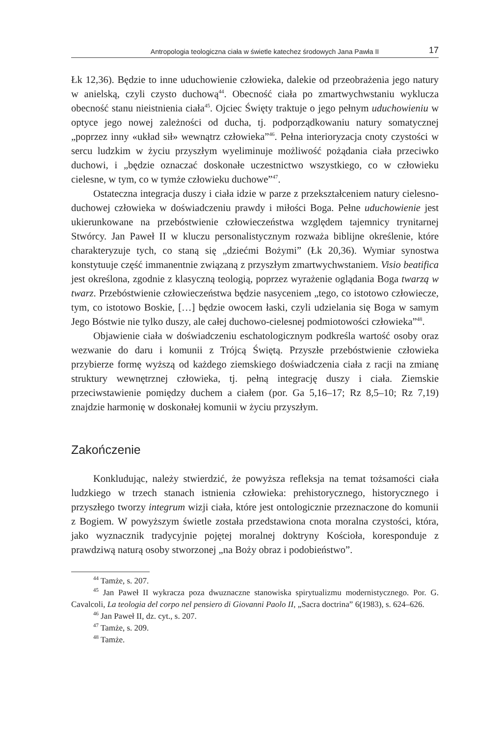Antropologia teologiczna ciała w świetle katechez środowych Jana Pawła II 17
Łk 12,36). Będzie to inne uduchowienie człowieka, dalekie od przeobrażenia jego natury w anielską, czyli czysto duchową<sup>44</sup>. Obecność ciała po zmartwychwstaniu wyklucza obecność stanu nieistnienia ciała<sup>45</sup>. Ojciec Święty traktuje o jego pełnym uduchowieniu w optyce jego nowej zależności od ducha, tj. podporządkowaniu natury somatycznej „poprzez inny «układ sił» wewnątrz człowieka”<sup>46</sup>. Pełna interioryzacja cnoty czystości w sercu ludzkim w życiu przyszłym wyeliminuje możliwość pożądania ciała przeciwko duchowi, i „będzie oznaczać doskonałe uczestnictwo wszystkiego, co w człowieku cielesne, w tym, co w tymże człowieku duchowe”<sup>47</sup>.
Ostateczna integracja duszy i ciała idzie w parze z przekształceniem natury cielesno-duchowej człowieka w doświadczeniu prawdy i miłości Boga. Pełne uduchowienie jest ukierunkowane na przebóstwienie człowieczeństwa względem tajemnicy trynitarnej Stwórcy. Jan Paweł II w kluczu personalistycznym rozważa biblijne określenie, które charakteryzuje tych, co staną się „dziećmi Bożymi” (Łk 20,36). Wymiar synostwa konstytuuje część immanentnie związaną z przyszłym zmartwychwstaniem. Visio beatifica jest określona, zgodnie z klasyczną teologią, poprzez wyrażenie oglądania Boga twarzą w twarz. Przebóstwienie człowieczeństwa będzie nasyceniem „tego, co istotowo człowiecze, tym, co istotowo Boskie, […] będzie owocem łaski, czyli udzielania się Boga w samym Jego Bóstwie nie tylko duszy, ale całej duchowo-cielesnej podmiotowości człowieka”<sup>48</sup>.
Objawienie ciała w doświadczeniu eschatologicznym podkreśla wartość osoby oraz wezwanie do daru i komunii z Trójcą Świętą. Przyszłe przebóstwienie człowieka przybierze formę wyższą od każdego ziemskiego doświadczenia ciała z racji na zmianę struktury wewnętrznej człowieka, tj. pełną integrację duszy i ciała. Ziemskie przeciwstawienie pomiędzy duchem a ciałem (por. Ga 5,16–17; Rz 8,5–10; Rz 7,19) znajdzie harmonię w doskonałej komunii w życiu przyszłym.
Zakończenie
Konkludując, należy stwierdzić, że powyższa refleksja na temat tożsamości ciała ludzkiego w trzech stanach istnienia człowieka: prehistorycznego, historycznego i przyszłego tworzy integrum wizji ciała, które jest ontologicznie przeznaczone do komunii z Bogiem. W powyższym świetle została przedstawiona cnota moralna czystości, która, jako wyznacznik tradycyjnie pojętej moralnej doktryny Kościoła, koresponduje z prawdziwą naturą osoby stworzonej „na Boży obraz i podobieństwo”.
<sup>44</sup> Tamże, s. 207.
<sup>45</sup> Jan Paweł II wykracza poza dwuznaczne stanowiska spirytualizmu modernistycznego. Por. G. Cavalcoli, La teologia del corpo nel pensiero di Giovanni Paolo II, „Sacra doctrina” 6(1983), s. 624–626.
<sup>46</sup> Jan Paweł II, dz. cyt., s. 207.
<sup>47</sup> Tamże, s. 209.
<sup>48</sup> Tamże.